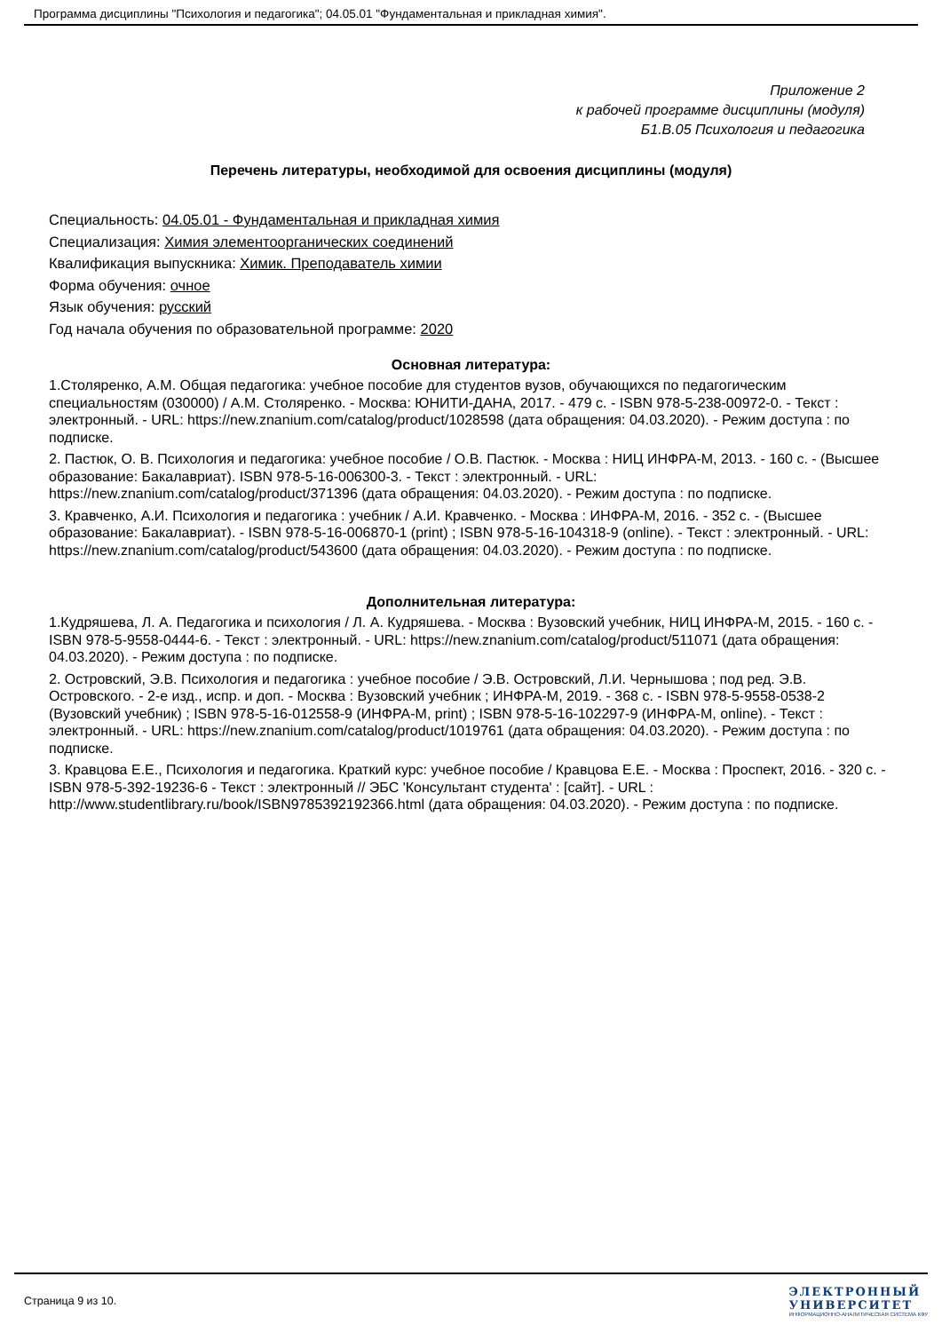Программа дисциплины "Психология и педагогика"; 04.05.01 "Фундаментальная и прикладная химия".
Приложение 2
к рабочей программе дисциплины (модуля)
Б1.В.05 Психология и педагогика
Перечень литературы, необходимой для освоения дисциплины (модуля)
Специальность: 04.05.01 - Фундаментальная и прикладная химия
Специализация: Химия элементоорганических соединений
Квалификация выпускника: Химик. Преподаватель химии
Форма обучения: очное
Язык обучения: русский
Год начала обучения по образовательной программе: 2020
Основная литература:
1.Столяренко, А.М. Общая педагогика: учебное пособие для студентов вузов, обучающихся по педагогическим специальностям (030000) / А.М. Столяренко. - Москва: ЮНИТИ-ДАНА, 2017. - 479 с. - ISBN 978-5-238-00972-0. - Текст : электронный. - URL: https://new.znanium.com/catalog/product/1028598 (дата обращения: 04.03.2020). - Режим доступа : по подписке.
2. Пастюк, О. В. Психология и педагогика: учебное пособие / О.В. Пастюк. - Москва : НИЦ ИНФРА-М, 2013. - 160 с. - (Высшее образование: Бакалавриат). ISBN 978-5-16-006300-3. - Текст : электронный. - URL: https://new.znanium.com/catalog/product/371396 (дата обращения: 04.03.2020). - Режим доступа : по подписке.
3. Кравченко, А.И. Психология и педагогика : учебник / А.И. Кравченко. - Москва : ИНФРА-М, 2016. - 352 с. - (Высшее образование: Бакалавриат). - ISBN 978-5-16-006870-1 (print) ; ISBN 978-5-16-104318-9 (online). - Текст : электронный. - URL: https://new.znanium.com/catalog/product/543600 (дата обращения: 04.03.2020). - Режим доступа : по подписке.
Дополнительная литература:
1.Кудряшева, Л. А. Педагогика и психология / Л. А. Кудряшева. - Москва : Вузовский учебник, НИЦ ИНФРА-М, 2015. - 160 с. - ISBN 978-5-9558-0444-6. - Текст : электронный. - URL: https://new.znanium.com/catalog/product/511071 (дата обращения: 04.03.2020). - Режим доступа : по подписке.
2. Островский, Э.В. Психология и педагогика : учебное пособие / Э.В. Островский, Л.И. Чернышова ; под ред. Э.В. Островского. - 2-е изд., испр. и доп. - Москва : Вузовский учебник ; ИНФРА-М, 2019. - 368 с. - ISBN 978-5-9558-0538-2 (Вузовский учебник) ; ISBN 978-5-16-012558-9 (ИНФРА-М, print) ; ISBN 978-5-16-102297-9 (ИНФРА-М, online). - Текст : электронный. - URL: https://new.znanium.com/catalog/product/1019761 (дата обращения: 04.03.2020). - Режим доступа : по подписке.
3. Кравцова Е.Е., Психология и педагогика. Краткий курс: учебное пособие / Кравцова Е.Е. - Москва : Проспект, 2016. - 320 с. - ISBN 978-5-392-19236-6 - Текст : электронный // ЭБС 'Консультант студента' : [сайт]. - URL : http://www.studentlibrary.ru/book/ISBN9785392192366.html (дата обращения: 04.03.2020). - Режим доступа : по подписке.
Страница 9 из 10.
ЭЛЕКТРОННЫЙ
УНИВЕРСИТЕТ
ИНФОРМАЦИОННО-АНАЛИТИЧЕСКАЯ СИСТЕМА КФУ